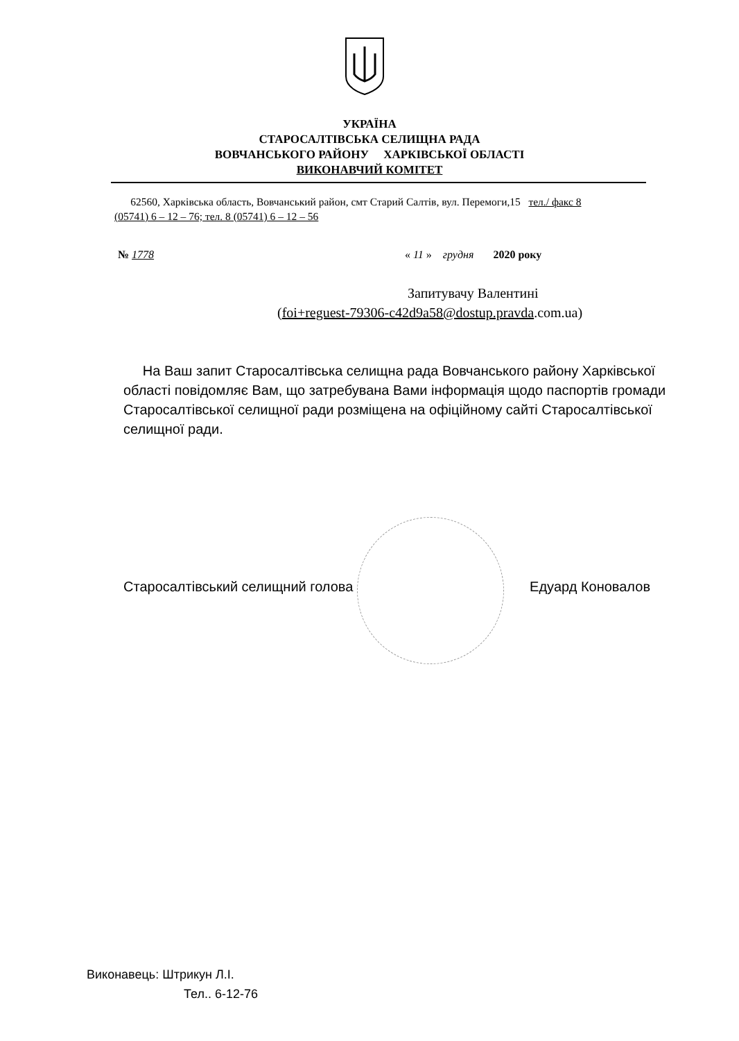УКРАЇНА
СТАРОСАЛТІВСЬКА СЕЛИЩНА РАДА
ВОВЧАНСЬКОГО РАЙОНУ ХАРКІВСЬКОЇ ОБЛАСТІ
ВИКОНАВЧИЙ КОМІТЕТ
62560, Харківська область, Вовчанський район, смт Старий Салтів, вул. Перемоги,15 тел./ факс 8 (05741) 6 – 12 – 76; тел. 8 (05741) 6 – 12 – 56
№ 1778
« 11 » грудня 2020 року
Запитувачу Валентині
(foi+reguest-79306-c42d9a58@dostup.pravda.com.ua)
На Ваш запит Старосалтівська селищна рада Вовчанського району Харківської області повідомляє Вам, що затребувана Вами інформація щодо паспортів громади Старосалтівської селищної ради розміщена на офіційному сайті Старосалтівської селищної ради.
Старосалтівський селищний голова Едуард Коновалов
Виконавець: Штрикун Л.І.
Тел.. 6-12-76